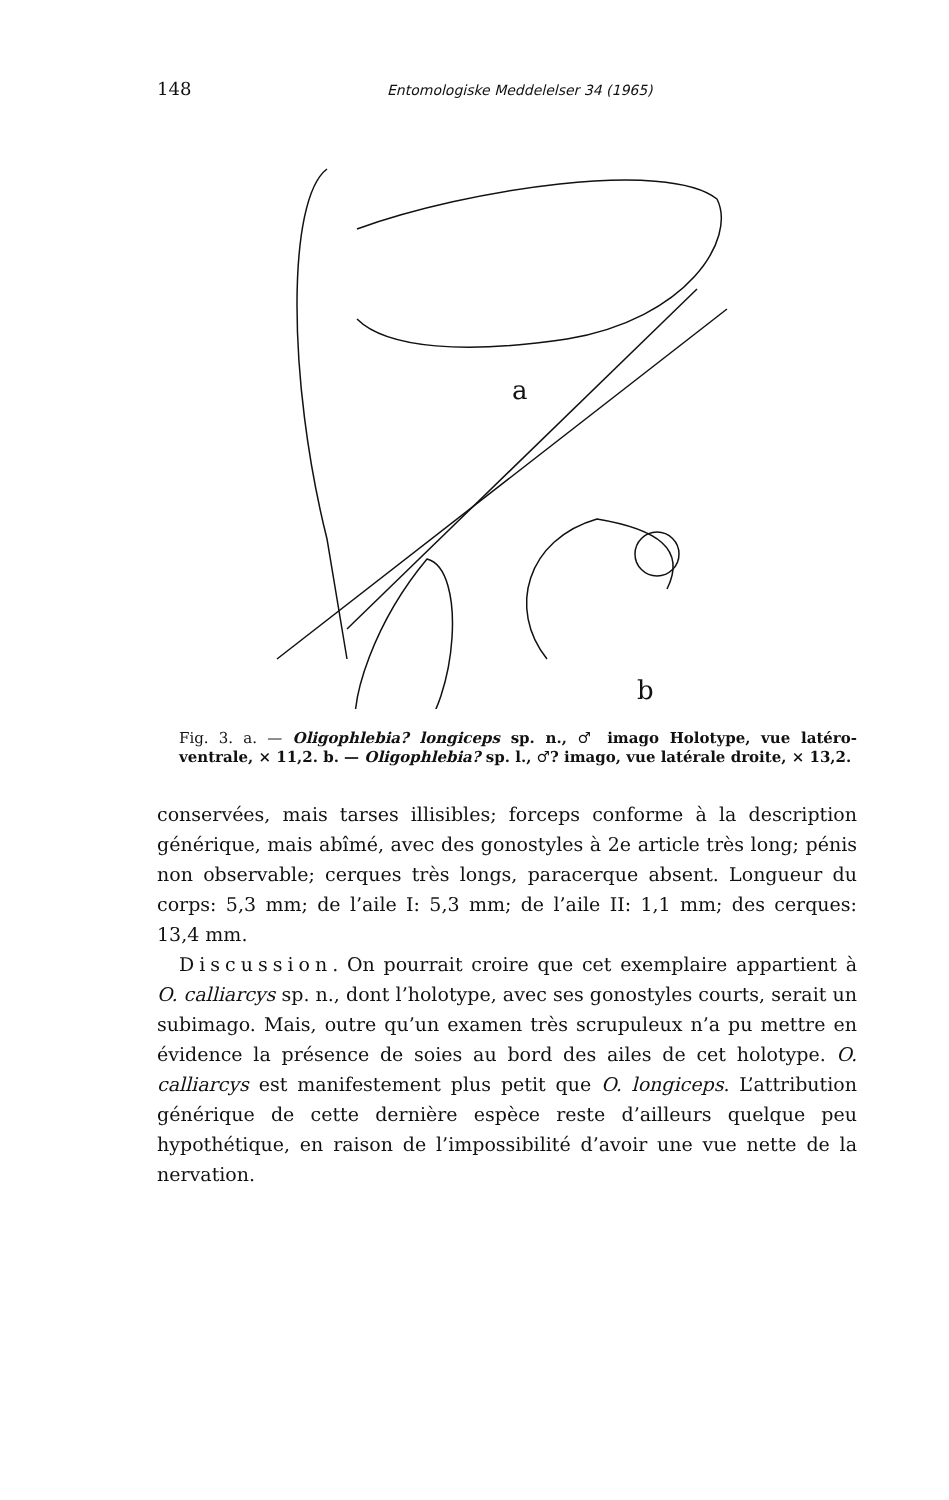148 Entomologiske Meddelelser 34 (1965)
a
b
Fig. 3. a. — Oligophlebia? longiceps sp. n., ♂ imago Holotype, vue latéro-ventrale, × 11,2. b. — Oligophlebia? sp. l., ♂? imago, vue latérale droite, × 13,2.
conservées, mais tarses illisibles; forceps conforme à la description générique, mais abîmé, avec des gonostyles à 2e article très long; pénis non observable; cerques très longs, paracerque absent. Longueur du corps: 5,3 mm; de l’aile I: 5,3 mm; de l’aile II: 1,1 mm; des cerques: 13,4 mm.
Discussion. On pourrait croire que cet exemplaire appartient à O. calliarcys sp. n., dont l’holotype, avec ses gonostyles courts, serait un subimago. Mais, outre qu’un examen très scrupuleux n’a pu mettre en évidence la présence de soies au bord des ailes de cet holotype. O. calliarcys est manifestement plus petit que O. longiceps. L’attribution générique de cette dernière espèce reste d’ailleurs quelque peu hypothétique, en raison de l’impossibilité d’avoir une vue nette de la nervation.